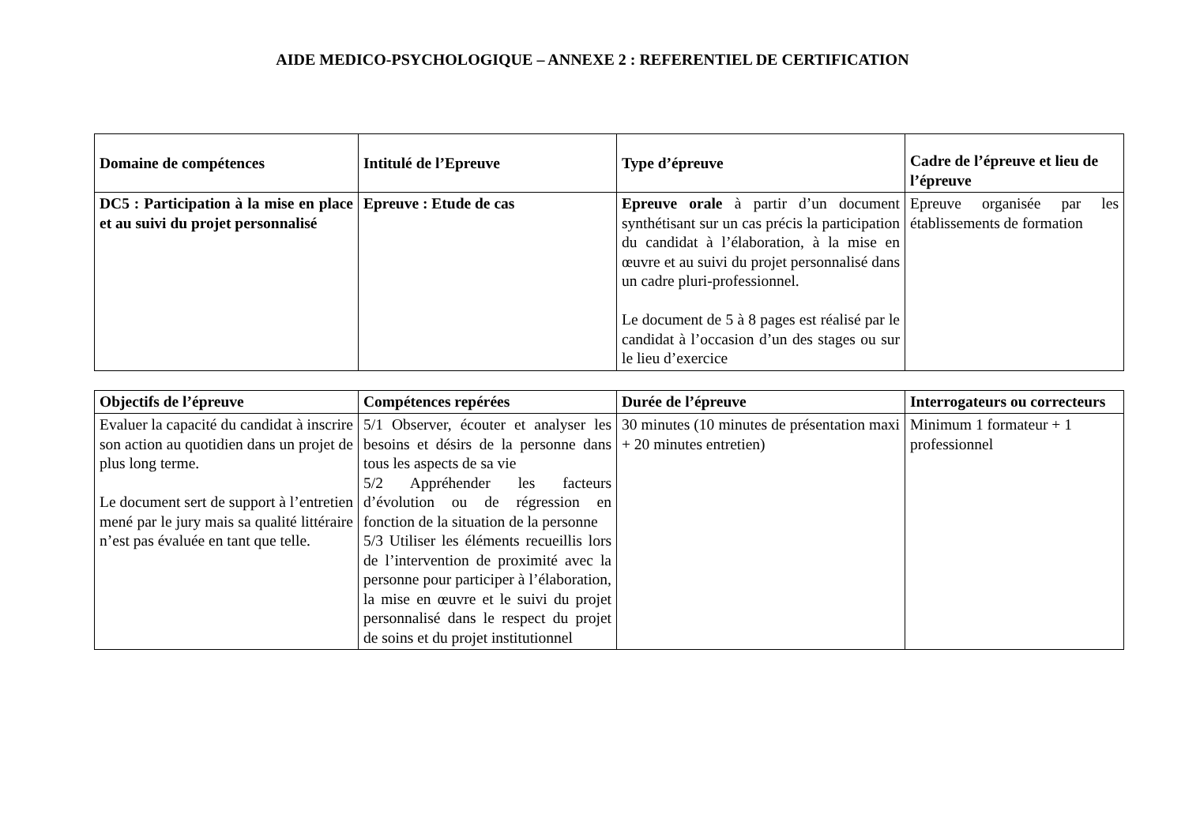AIDE MEDICO-PSYCHOLOGIQUE – ANNEXE 2 : REFERENTIEL DE CERTIFICATION
| Domaine de compétences | Intitulé de l’Epreuve | Type d’épreuve | Cadre de l’épreuve et lieu de l’épreuve |
| --- | --- | --- | --- |
| DC5 : Participation à la mise en place et au suivi du projet personnalisé | Epreuve : Etude de cas | Epreuve orale à partir d’un document synthétisant sur un cas précis la participation du candidat à l’élaboration, à la mise en œuvre et au suivi du projet personnalisé dans un cadre pluri-professionnel. Le document de 5 à 8 pages est réalisé par le candidat à l’occasion d’un des stages ou sur le lieu d’exercice | Epreuve organisée par les établissements de formation |
| Objectifs de l’épreuve | Compétences repérées | Durée de l’épreuve | Interrogateurs ou correcteurs |
| --- | --- | --- | --- |
| Evaluer la capacité du candidat à inscrire son action au quotidien dans un projet de plus long terme. Le document sert de support à l’entretien mené par le jury mais sa qualité littéraire n’est pas évaluée en tant que telle. | 5/1 Observer, écouter et analyser les besoins et désirs de la personne dans tous les aspects de sa vie 5/2 Appréhender les facteurs d’évolution ou de régression en fonction de la situation de la personne 5/3 Utiliser les éléments recueillis lors de l’intervention de proximité avec la personne pour participer à l’élaboration, la mise en œuvre et le suivi du projet personnalisé dans le respect du projet de soins et du projet institutionnel | 30 minutes (10 minutes de présentation maxi + 20 minutes entretien) | Minimum 1 formateur + 1 professionnel |